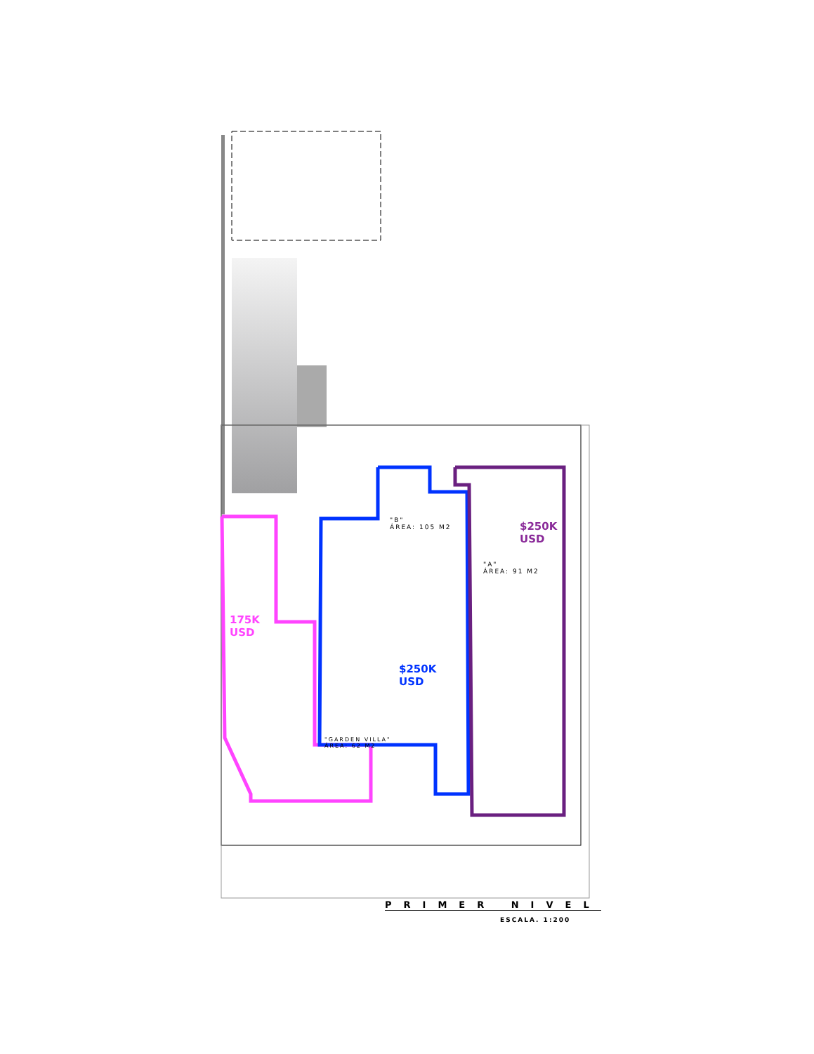$250K
USD
$250K
USD
175K
USD
"B"
ÁREA: 105 M2
"A"
ÁREA: 91 M2
"GARDEN VILLA"
ÁREA: 62 M2
PRIMER NIVEL
ESCALA. 1:200